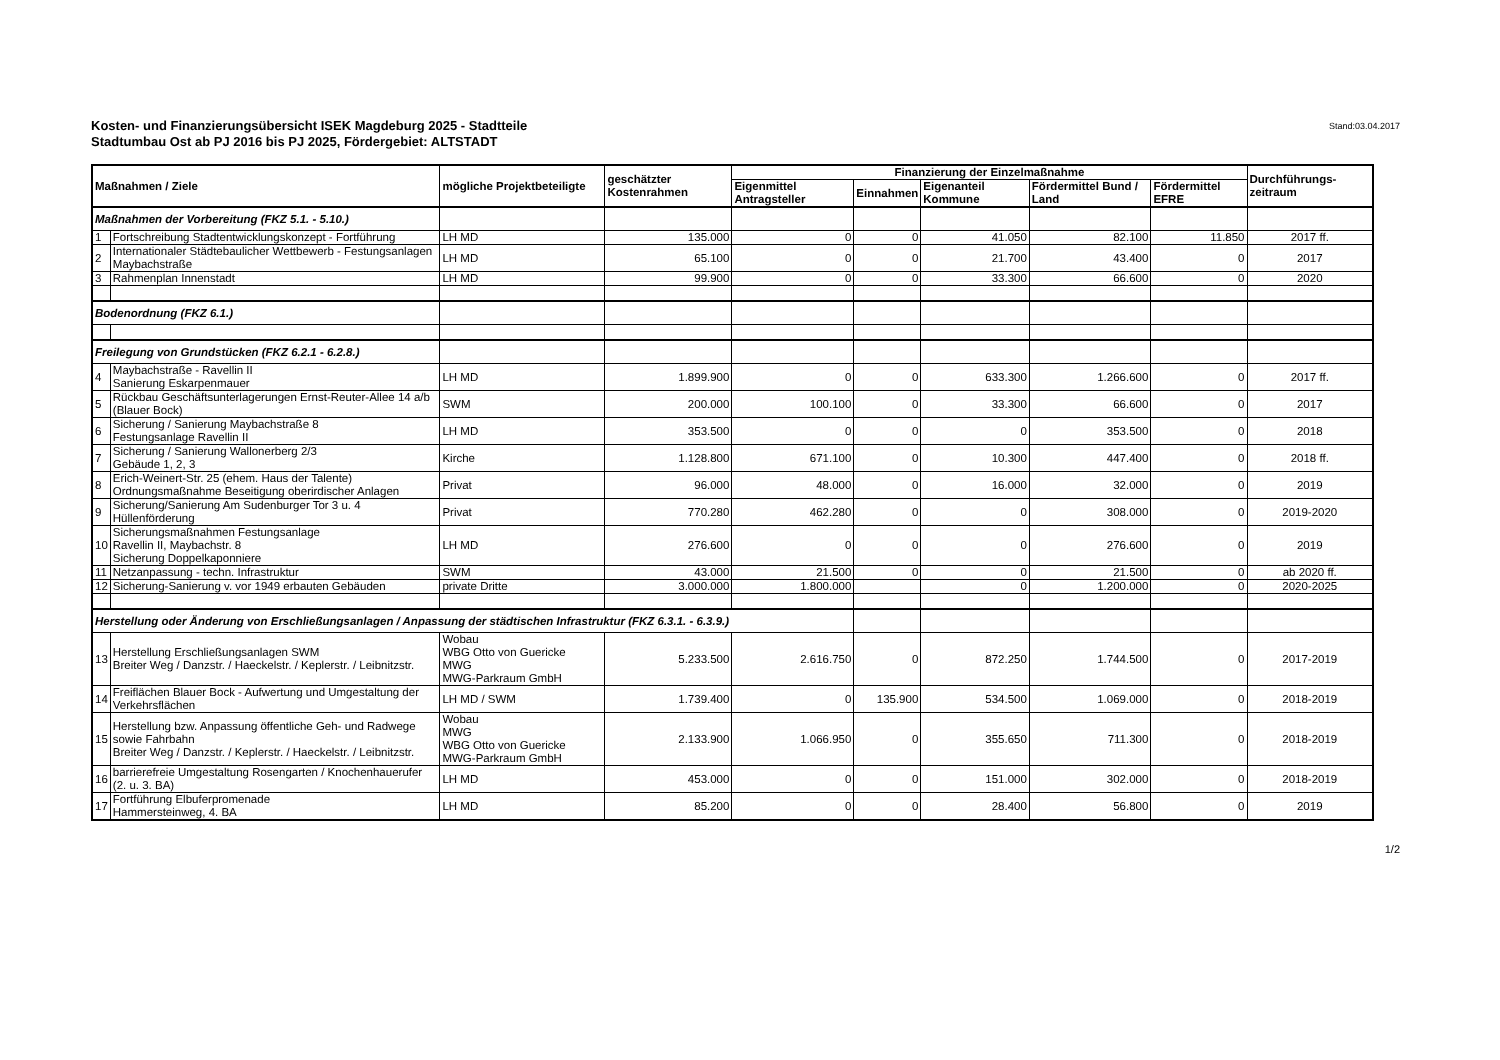Kosten- und Finanzierungsübersicht ISEK Magdeburg 2025 - Stadtteile
Stadtumbau Ost ab PJ 2016 bis PJ 2025, Fördergebiet: ALTSTADT
Stand:03.04.2017
| Maßnahmen / Ziele | | mögliche Projektbeteiligte | geschätzter Kostenrahmen | Finanzierung der Einzelmaßnahme | | | | | Durchführungs-zeitraum |
| --- | --- | --- | --- | --- | --- | --- | --- | --- | --- |
| | | | | Eigenmittel Antragsteller | Einnahmen | Eigenanteil Kommune | Fördermittel Bund / Land | Fördermittel EFRE | |
| Maßnahmen der Vorbereitung (FKZ 5.1. - 5.10.) | | | | | | | | | |
| 1 | Fortschreibung Stadtentwicklungskonzept - Fortführung | LH MD | 135.000 | 0 | 0 | 41.050 | 82.100 | 11.850 | 2017 ff. |
| 2 | Internationaler Städtebaulicher Wettbewerb - Festungsanlagen Maybachstraße | LH MD | 65.100 | 0 | 0 | 21.700 | 43.400 | 0 | 2017 |
| 3 | Rahmenplan Innenstadt | LH MD | 99.900 | 0 | 0 | 33.300 | 66.600 | 0 | 2020 |
| Bodenordnung (FKZ 6.1.) | | | | | | | | | |
| Freilegung von Grundstücken (FKZ 6.2.1 - 6.2.8.) | | | | | | | | | |
| 4 | Maybachstraße - Ravellin II Sanierung Eskarpenmauer | LH MD | 1.899.900 | 0 | 0 | 633.300 | 1.266.600 | 0 | 2017 ff. |
| 5 | Rückbau Geschäftsunterlagerungen Ernst-Reuter-Allee 14 a/b (Blauer Bock) | SWM | 200.000 | 100.100 | 0 | 33.300 | 66.600 | 0 | 2017 |
| 6 | Sicherung / Sanierung Maybachstraße 8 Festungsanlage Ravellin II | LH MD | 353.500 | 0 | 0 | 0 | 353.500 | 0 | 2018 |
| 7 | Sicherung / Sanierung Wallonerberg 2/3 Gebäude 1, 2, 3 | Kirche | 1.128.800 | 671.100 | 0 | 10.300 | 447.400 | 0 | 2018 ff. |
| 8 | Erich-Weinert-Str. 25 (ehem. Haus der Talente) Ordnungsmaßnahme Beseitigung oberirdischer Anlagen | Privat | 96.000 | 48.000 | 0 | 16.000 | 32.000 | 0 | 2019 |
| 9 | Sicherung/Sanierung Am Sudenburger Tor 3 u. 4 Hüllenförderung | Privat | 770.280 | 462.280 | 0 | 0 | 308.000 | 0 | 2019-2020 |
| 10 | Sicherungsmaßnahmen Festungsanlage Ravellin II, Maybachstr. 8 Sicherung Doppelkaponniere | LH MD | 276.600 | 0 | 0 | 0 | 276.600 | 0 | 2019 |
| 11 | Netzanpassung - techn. Infrastruktur | SWM | 43.000 | 21.500 | 0 | 0 | 21.500 | 0 | ab 2020 ff. |
| 12 | Sicherung-Sanierung v. vor 1949 erbauten Gebäuden | private Dritte | 3.000.000 | 1.800.000 | | 0 | 1.200.000 | 0 | 2020-2025 |
| Herstellung oder Änderung von Erschließungsanlagen / Anpassung der städtischen Infrastruktur (FKZ 6.3.1. - 6.3.9.) | | | | | | | | | |
| 13 | Herstellung Erschließungsanlagen SWM Breiter Weg / Danzstr. / Haeckelstr. / Keplerstr. / Leibnitzstr. | Wobau WBG Otto von Guericke MWG MWG-Parkraum GmbH | 5.233.500 | 2.616.750 | 0 | 872.250 | 1.744.500 | 0 | 2017-2019 |
| 14 | Freiflächen Blauer Bock - Aufwertung und Umgestaltung der Verkehrsflächen | LH MD / SWM | 1.739.400 | 0 | 135.900 | 534.500 | 1.069.000 | 0 | 2018-2019 |
| 15 | Herstellung bzw. Anpassung öffentliche Geh- und Radwege sowie Fahrbahn Breiter Weg / Danzstr. / Keplerstr. / Haeckelstr. / Leibnitzstr. | Wobau MWG WBG Otto von Guericke MWG-Parkraum GmbH | 2.133.900 | 1.066.950 | 0 | 355.650 | 711.300 | 0 | 2018-2019 |
| 16 | barrierefreie Umgestaltung Rosengarten / Knochenhauerufer (2. u. 3. BA) | LH MD | 453.000 | 0 | 0 | 151.000 | 302.000 | 0 | 2018-2019 |
| 17 | Fortführung Elbuferpromenade Hammersteinweg, 4. BA | LH MD | 85.200 | 0 | 0 | 28.400 | 56.800 | 0 | 2019 |
1/2